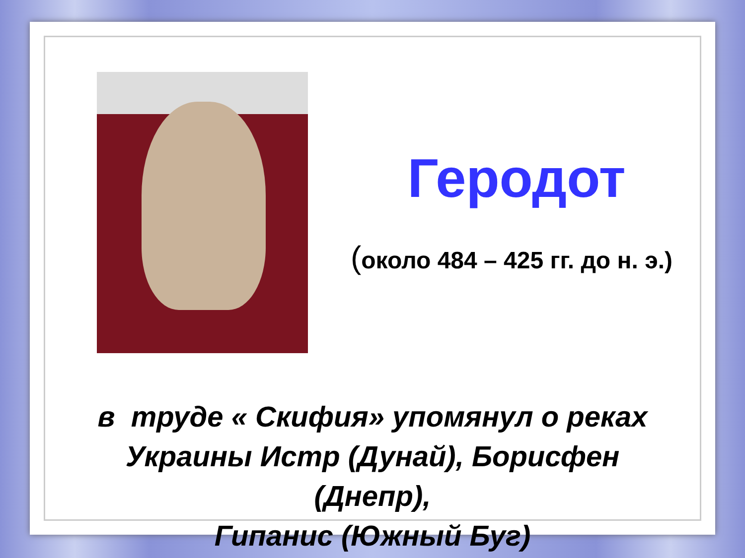Геродот
(около 484 – 425 гг. до н. э.)
в труде « Скифия» упомянул о реках
Украины Истр (Дунай), Борисфен
(Днепр),
Гипанис (Южный Буг)